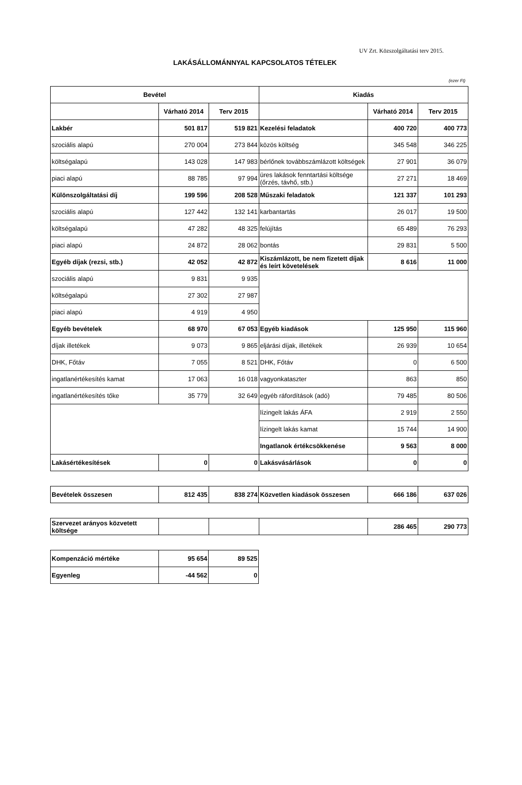UV Zrt. Közszolgáltatási terv 2015.
LAKÁSÁLLOMÁNNYAL KAPCSOLATOS TÉTELEK
(ezer Ft)
| Bevétel | | | Kiadás | | |
| --- | --- | --- | --- | --- | --- |
| | Várható 2014 | Terv 2015 | | Várható 2014 | Terv 2015 |
| Lakbér | 501 817 | 519 821 | Kezelési feladatok | 400 720 | 400 773 |
| szociális alapú | 270 004 | 273 844 | közös költség | 345 548 | 346 225 |
| költségalapú | 143 028 | 147 983 | bérlőnek továbbszámlázott költségek | 27 901 | 36 079 |
| piaci alapú | 88 785 | 97 994 | üres lakások fenntartási költsége (őrzés, távhő, stb.) | 27 271 | 18 469 |
| Különszolgáltatási díj | 199 596 | 208 528 | Műszaki feladatok | 121 337 | 101 293 |
| szociális alapú | 127 442 | 132 141 | karbantartás | 26 017 | 19 500 |
| költségalapú | 47 282 | 48 325 | felújítás | 65 489 | 76 293 |
| piaci alapú | 24 872 | 28 062 | bontás | 29 831 | 5 500 |
| Egyéb díjak (rezsi, stb.) | 42 052 | 42 872 | Kiszámlázott, be nem fizetett díjak és leírt követelések | 8 616 | 11 000 |
| szociális alapú | 9 831 | 9 935 | | | |
| költségalapú | 27 302 | 27 987 | | | |
| piaci alapú | 4 919 | 4 950 | | | |
| Egyéb bevételek | 68 970 | 67 053 | Egyéb kiadások | 125 950 | 115 960 |
| díjak illetékek | 9 073 | 9 865 | eljárási díjak, illetékek | 26 939 | 10 654 |
| DHK, Főtáv | 7 055 | 8 521 | DHK, Főtáv | 0 | 6 500 |
| ingatlanértékesítés kamat | 17 063 | 16 018 | vagyonkataszter | 863 | 850 |
| ingatlanértékesítés tőke | 35 779 | 32 649 | egyéb ráfordítások (adó) | 79 485 | 80 506 |
| | | | lízingelt lakás ÁFA | 2 919 | 2 550 |
| | | | lízingelt lakás kamat | 15 744 | 14 900 |
| | | | Ingatlanok értékcsökkenése | 9 563 | 8 000 |
| Lakásértékesítések | 0 | 0 | Lakásvásárlások | 0 | 0 |
| Bevételek összesen | 812 435 | 838 274 | Közvetlen kiadások összesen | 666 186 | 637 026 |
| Szervezet arányos közvetett költsége | | | | 286 465 | 290 773 |
| Kompenzáció mértéke | 95 654 | 89 525 |
| Egyenleg | -44 562 | 0 |